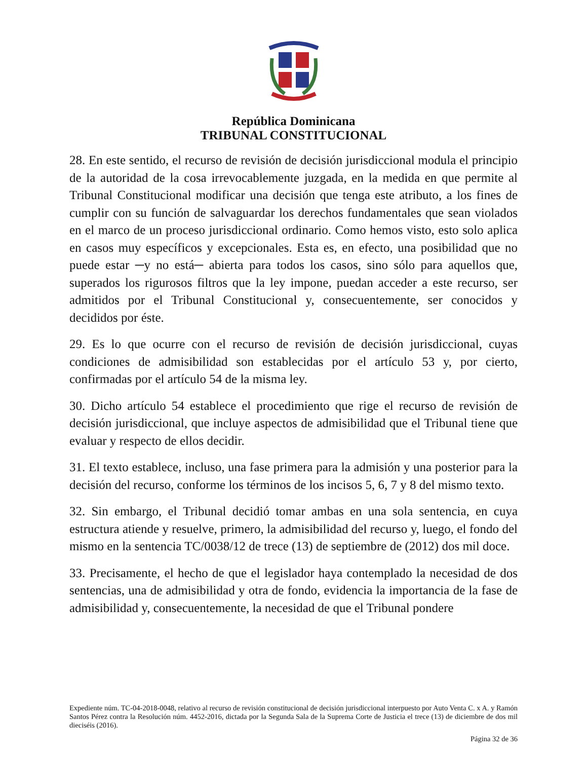República Dominicana
TRIBUNAL CONSTITUCIONAL
28. En este sentido, el recurso de revisión de decisión jurisdiccional modula el principio de la autoridad de la cosa irrevocablemente juzgada, en la medida en que permite al Tribunal Constitucional modificar una decisión que tenga este atributo, a los fines de cumplir con su función de salvaguardar los derechos fundamentales que sean violados en el marco de un proceso jurisdiccional ordinario. Como hemos visto, esto solo aplica en casos muy específicos y excepcionales. Esta es, en efecto, una posibilidad que no puede estar ─y no está─ abierta para todos los casos, sino sólo para aquellos que, superados los rigurosos filtros que la ley impone, puedan acceder a este recurso, ser admitidos por el Tribunal Constitucional y, consecuentemente, ser conocidos y decididos por éste.
29. Es lo que ocurre con el recurso de revisión de decisión jurisdiccional, cuyas condiciones de admisibilidad son establecidas por el artículo 53 y, por cierto, confirmadas por el artículo 54 de la misma ley.
30. Dicho artículo 54 establece el procedimiento que rige el recurso de revisión de decisión jurisdiccional, que incluye aspectos de admisibilidad que el Tribunal tiene que evaluar y respecto de ellos decidir.
31. El texto establece, incluso, una fase primera para la admisión y una posterior para la decisión del recurso, conforme los términos de los incisos 5, 6, 7 y 8 del mismo texto.
32. Sin embargo, el Tribunal decidió tomar ambas en una sola sentencia, en cuya estructura atiende y resuelve, primero, la admisibilidad del recurso y, luego, el fondo del mismo en la sentencia TC/0038/12 de trece (13) de septiembre de (2012) dos mil doce.
33. Precisamente, el hecho de que el legislador haya contemplado la necesidad de dos sentencias, una de admisibilidad y otra de fondo, evidencia la importancia de la fase de admisibilidad y, consecuentemente, la necesidad de que el Tribunal pondere
Expediente núm. TC-04-2018-0048, relativo al recurso de revisión constitucional de decisión jurisdiccional interpuesto por Auto Venta C. x A. y Ramón Santos Pérez contra la Resolución núm. 4452-2016, dictada por la Segunda Sala de la Suprema Corte de Justicia el trece (13) de diciembre de dos mil dieciséis (2016).
Página 32 de 36